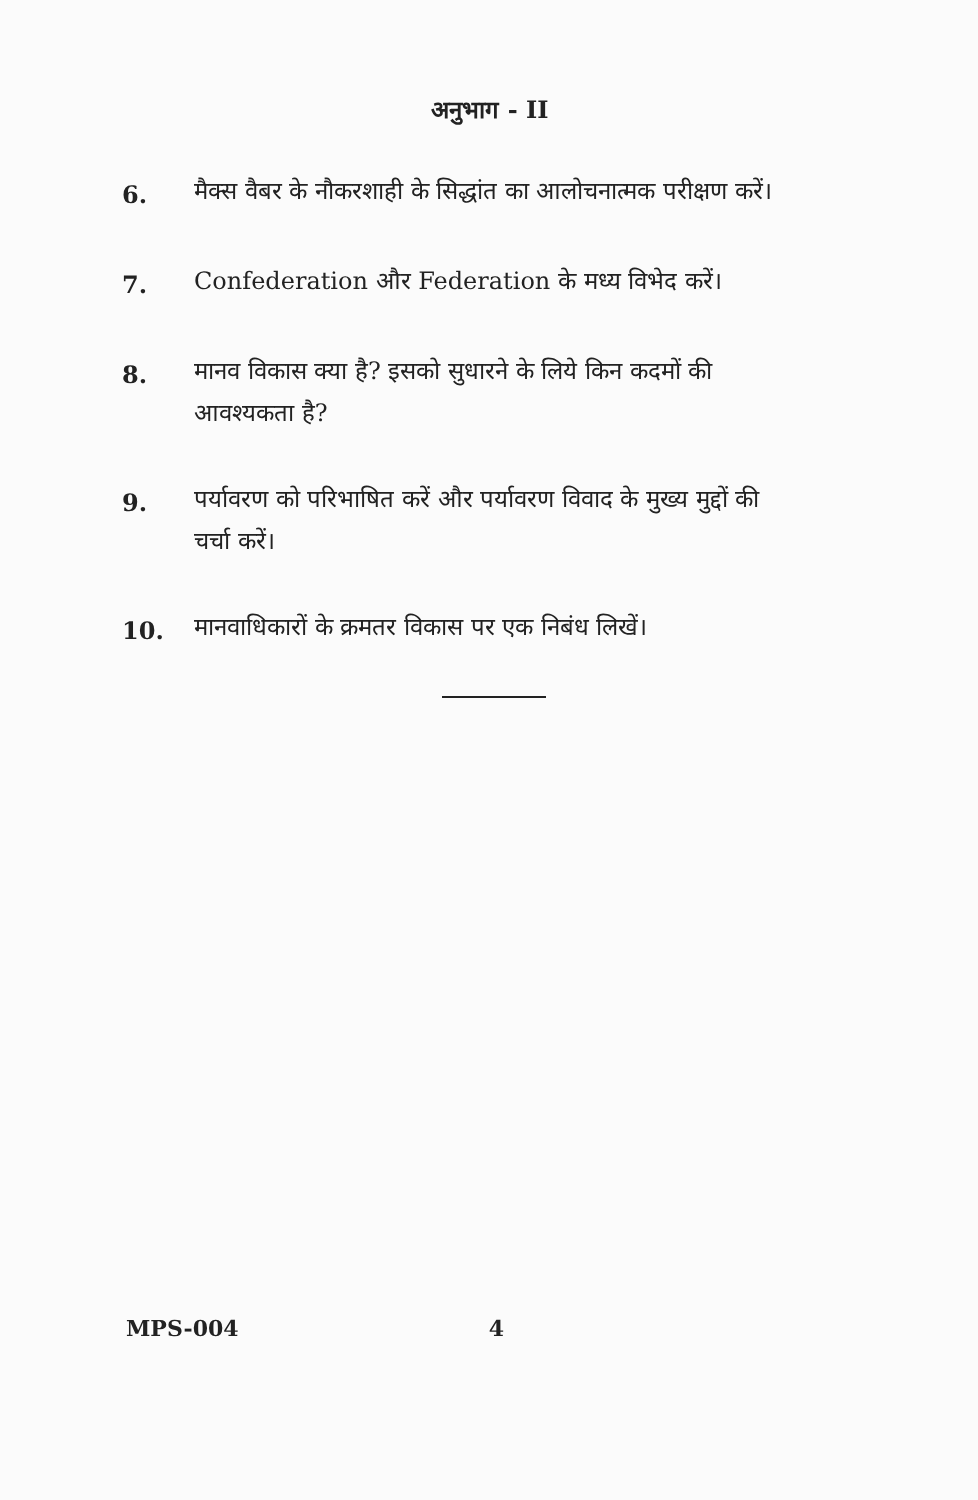अनुभाग - II
6.
मैक्स वैबर के नौकरशाही के सिद्धांत का आलोचनात्मक परीक्षण करें।
7.
Confederation और Federation के मध्य विभेद करें।
8.
मानव विकास क्या है? इसको सुधारने के लिये किन कदमों की आवश्यकता है?
9.
पर्यावरण को परिभाषित करें और पर्यावरण विवाद के मुख्य मुद्दों की चर्चा करें।
10.
मानवाधिकारों के क्रमतर विकास पर एक निबंध लिखें।
MPS-004 4